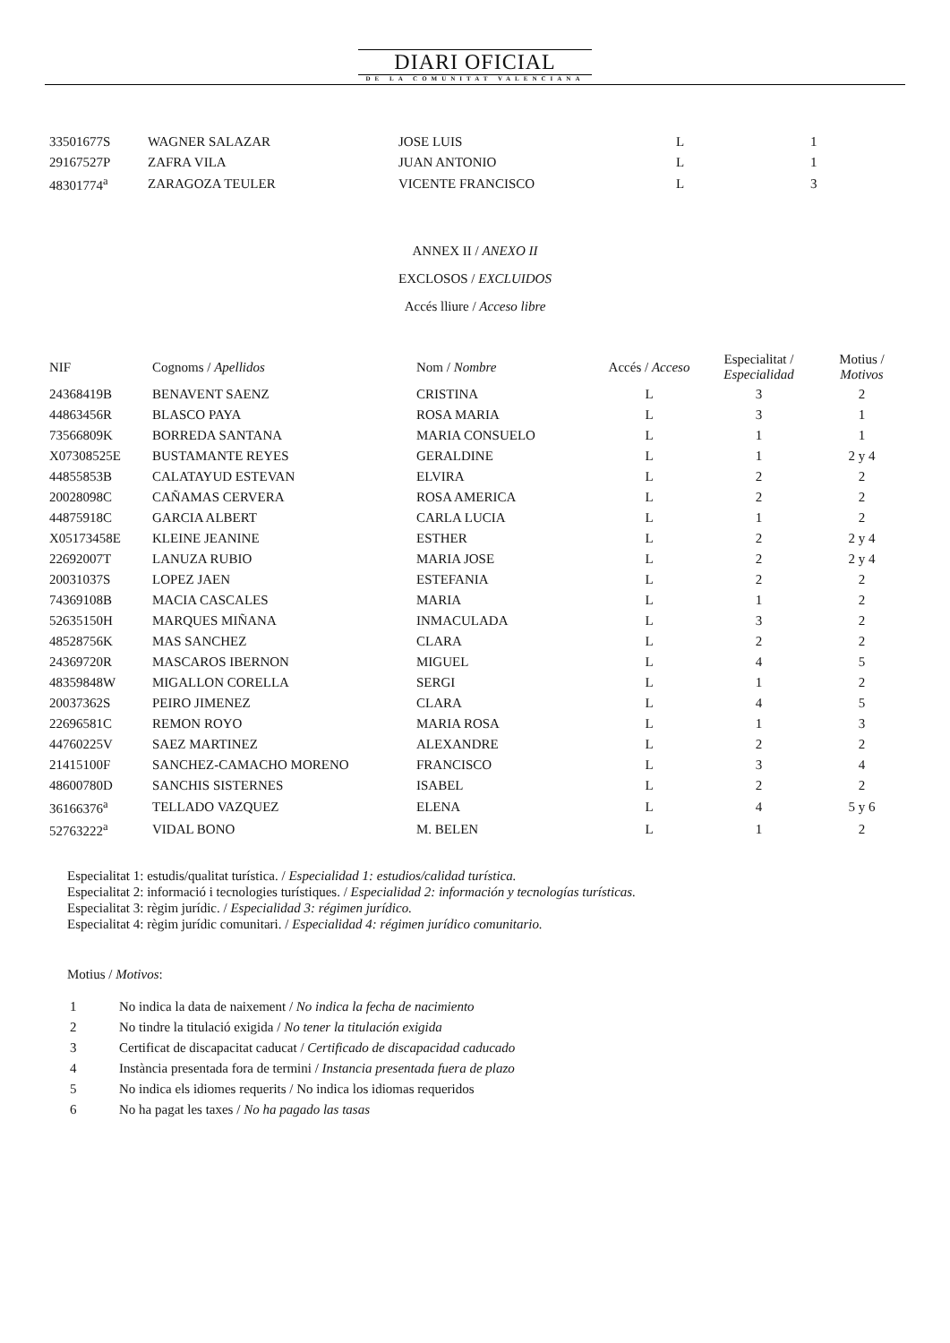DIARI OFICIAL
DE LA COMUNITAT VALENCIANA
| 33501677S | WAGNER SALAZAR | JOSE LUIS | L | 1 |
| 29167527P | ZAFRA VILA | JUAN ANTONIO | L | 1 |
| 48301774<sup>a</sup> | ZARAGOZA TEULER | VICENTE FRANCISCO | L | 3 |
ANNEX II / ANEXO II
EXCLOSOS / EXCLUIDOS
Accés lliure / Acceso libre
| NIF | Cognoms / Apellidos | Nom / Nombre | Accés / Acceso | Especialitat / Especialidad | Motius / Motivos |
| --- | --- | --- | --- | --- | --- |
| 24368419B | BENAVENT SAENZ | CRISTINA | L | 3 | 2 |
| 44863456R | BLASCO PAYA | ROSA MARIA | L | 3 | 1 |
| 73566809K | BORREDA SANTANA | MARIA CONSUELO | L | 1 | 1 |
| X07308525E | BUSTAMANTE REYES | GERALDINE | L | 1 | 2 y 4 |
| 44855853B | CALATAYUD ESTEVAN | ELVIRA | L | 2 | 2 |
| 20028098C | CAÑAMAS CERVERA | ROSA AMERICA | L | 2 | 2 |
| 44875918C | GARCIA ALBERT | CARLA LUCIA | L | 1 | 2 |
| X05173458E | KLEINE JEANINE | ESTHER | L | 2 | 2 y 4 |
| 22692007T | LANUZA RUBIO | MARIA JOSE | L | 2 | 2 y 4 |
| 20031037S | LOPEZ JAEN | ESTEFANIA | L | 2 | 2 |
| 74369108B | MACIA CASCALES | MARIA | L | 1 | 2 |
| 52635150H | MARQUES MIÑANA | INMACULADA | L | 3 | 2 |
| 48528756K | MAS SANCHEZ | CLARA | L | 2 | 2 |
| 24369720R | MASCAROS IBERNON | MIGUEL | L | 4 | 5 |
| 48359848W | MIGALLON CORELLA | SERGI | L | 1 | 2 |
| 20037362S | PEIRO JIMENEZ | CLARA | L | 4 | 5 |
| 22696581C | REMON ROYO | MARIA ROSA | L | 1 | 3 |
| 44760225V | SAEZ MARTINEZ | ALEXANDRE | L | 2 | 2 |
| 21415100F | SANCHEZ-CAMACHO MORENO | FRANCISCO | L | 3 | 4 |
| 48600780D | SANCHIS SISTERNES | ISABEL | L | 2 | 2 |
| 36166376<sup>a</sup> | TELLADO VAZQUEZ | ELENA | L | 4 | 5 y 6 |
| 52763222<sup>a</sup> | VIDAL BONO | M. BELEN | L | 1 | 2 |
Especialitat 1: estudis/qualitat turística. / Especialidad 1: estudios/calidad turística.
Especialitat 2: informació i tecnologies turístiques. / Especialidad 2: información y tecnologías turísticas.
Especialitat 3: règim jurídic. / Especialidad 3: régimen jurídico.
Especialitat 4: règim jurídic comunitari. / Especialidad 4: régimen jurídico comunitario.
Motius / Motivos:
| 1 | No indica la data de naixement / No indica la fecha de nacimiento |
| 2 | No tindre la titulació exigida / No tener la titulación exigida |
| 3 | Certificat de discapacitat caducat / Certificado de discapacidad caducado |
| 4 | Instància presentada fora de termini / Instancia presentada fuera de plazo |
| 5 | No indica els idiomes requerits / No indica los idiomas requeridos |
| 6 | No ha pagat les taxes / No ha pagado las tasas |